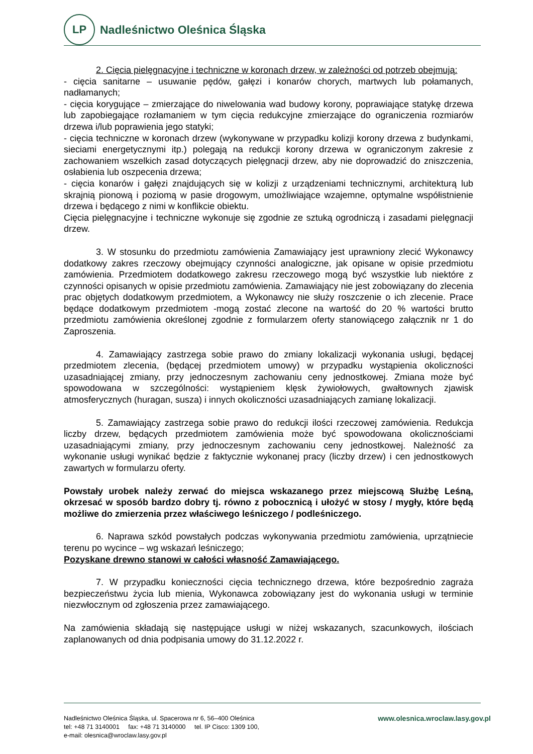LP
Nadleśnictwo Oleśnica Śląska
2. Cięcia pielęgnacyjne i techniczne w koronach drzew, w zależności od potrzeb obejmują:
- cięcia sanitarne – usuwanie pędów, gałęzi i konarów chorych, martwych lub połamanych, nadłamanych;
- cięcia korygujące – zmierzające do niwelowania wad budowy korony, poprawiające statykę drzewa lub zapobiegające rozłamaniem w tym cięcia redukcyjne zmierzające do ograniczenia rozmiarów drzewa i/lub poprawienia jego statyki;
- cięcia techniczne w koronach drzew (wykonywane w przypadku kolizji korony drzewa z budynkami, sieciami energetycznymi itp.) polegają na redukcji korony drzewa w ograniczonym zakresie z zachowaniem wszelkich zasad dotyczących pielęgnacji drzew, aby nie doprowadzić do zniszczenia, osłabienia lub oszpecenia drzewa;
- cięcia konarów i gałęzi znajdujących się w kolizji z urządzeniami technicznymi, architekturą lub skrajnią pionową i poziomą w pasie drogowym, umożliwiające wzajemne, optymalne współistnienie drzewa i będącego z nimi w konflikcie obiektu.
Cięcia pielęgnacyjne i techniczne wykonuje się zgodnie ze sztuką ogrodniczą i zasadami pielęgnacji drzew.
3. W stosunku do przedmiotu zamówienia Zamawiający jest uprawniony zlecić Wykonawcy dodatkowy zakres rzeczowy obejmujący czynności analogiczne, jak opisane w opisie przedmiotu zamówienia. Przedmiotem dodatkowego zakresu rzeczowego mogą być wszystkie lub niektóre z czynności opisanych w opisie przedmiotu zamówienia. Zamawiający nie jest zobowiązany do zlecenia prac objętych dodatkowym przedmiotem, a Wykonawcy nie służy roszczenie o ich zlecenie. Prace będące dodatkowym przedmiotem -mogą zostać zlecone na wartość do 20 % wartości brutto przedmiotu zamówienia określonej zgodnie z formularzem oferty stanowiącego załącznik nr 1 do Zaproszenia.
4. Zamawiający zastrzega sobie prawo do zmiany lokalizacji wykonania usługi, będącej przedmiotem zlecenia, (będącej przedmiotem umowy) w przypadku wystąpienia okoliczności uzasadniającej zmiany, przy jednoczesnym zachowaniu ceny jednostkowej. Zmiana może być spowodowana w szczególności: wystąpieniem klęsk żywiołowych, gwałtownych zjawisk atmosferycznych (huragan, susza) i innych okoliczności uzasadniających zamianę lokalizacji.
5. Zamawiający zastrzega sobie prawo do redukcji ilości rzeczowej zamówienia. Redukcja liczby drzew, będących przedmiotem zamówienia może być spowodowana okolicznościami uzasadniającymi zmiany, przy jednoczesnym zachowaniu ceny jednostkowej. Należność za wykonanie usługi wynikać będzie z faktycznie wykonanej pracy (liczby drzew) i cen jednostkowych zawartych w formularzu oferty.
Powstały urobek należy zerwać do miejsca wskazanego przez miejscową Służbę Leśną, okrzesać w sposób bardzo dobry tj. równo z pobocznicą i ułożyć w stosy / mygły, które będą możliwe do zmierzenia przez właściwego leśniczego / podleśniczego.
6. Naprawa szkód powstałych podczas wykonywania przedmiotu zamówienia, uprzątniecie terenu po wycince – wg wskazań leśniczego;
Pozyskane drewno stanowi w całości własność Zamawiającego.
7. W przypadku konieczności cięcia technicznego drzewa, które bezpośrednio zagraża bezpieczeństwu życia lub mienia, Wykonawca zobowiązany jest do wykonania usługi w terminie niezwłocznym od zgłoszenia przez zamawiającego.
Na zamówienia składają się następujące usługi w niżej wskazanych, szacunkowych, ilościach zaplanowanych od dnia podpisania umowy do 31.12.2022 r.
Nadleśnictwo Oleśnica Śląska, ul. Spacerowa nr 6, 56–400 Oleśnica
tel: +48 71 3140001 fax: +48 71 3140000 tel. IP Cisco: 1309 100,
e-mail: olesnica@wroclaw.lasy.gov.pl
www.olesnica.wroclaw.lasy.gov.pl